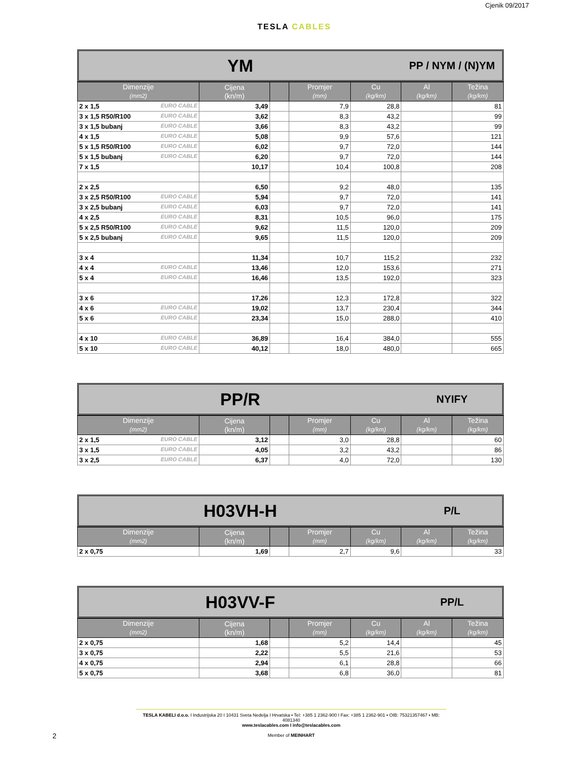Cjenik 09/2017
TESLA CABLES
YM
PP / NYM / (N)YM
| Dimenzije (mm2) | Cijena (kn/m) | | Promjer (mm) | Cu (kg/km) | Al (kg/km) | Težina (kg/km) |
| --- | --- | --- | --- | --- | --- | --- |
| 2 x 1,5 EURO CABLE | 3,49 | | 7,9 | 28,8 | | 81 |
| 3 x 1,5 R50/R100 EURO CABLE | 3,62 | | 8,3 | 43,2 | | 99 |
| 3 x 1,5 bubanj EURO CABLE | 3,66 | | 8,3 | 43,2 | | 99 |
| 4 x 1,5 EURO CABLE | 5,08 | | 9,9 | 57,6 | | 121 |
| 5 x 1,5 R50/R100 EURO CABLE | 6,02 | | 9,7 | 72,0 | | 144 |
| 5 x 1,5 bubanj EURO CABLE | 6,20 | | 9,7 | 72,0 | | 144 |
| 7 x 1,5 | 10,17 | | 10,4 | 100,8 | | 208 |
| 2 x 2,5 | 6,50 | | 9,2 | 48,0 | | 135 |
| 3 x 2,5 R50/R100 EURO CABLE | 5,94 | | 9,7 | 72,0 | | 141 |
| 3 x 2,5 bubanj EURO CABLE | 6,03 | | 9,7 | 72,0 | | 141 |
| 4 x 2,5 EURO CABLE | 8,31 | | 10,5 | 96,0 | | 175 |
| 5 x 2,5 R50/R100 EURO CABLE | 9,62 | | 11,5 | 120,0 | | 209 |
| 5 x 2,5 bubanj EURO CABLE | 9,65 | | 11,5 | 120,0 | | 209 |
| 3 x 4 | 11,34 | | 10,7 | 115,2 | | 232 |
| 4 x 4 EURO CABLE | 13,46 | | 12,0 | 153,6 | | 271 |
| 5 x 4 EURO CABLE | 16,46 | | 13,5 | 192,0 | | 323 |
| 3 x 6 | 17,26 | | 12,3 | 172,8 | | 322 |
| 4 x 6 EURO CABLE | 19,02 | | 13,7 | 230,4 | | 344 |
| 5 x 6 EURO CABLE | 23,34 | | 15,0 | 288,0 | | 410 |
| 4 x 10 EURO CABLE | 36,89 | | 16,4 | 384,0 | | 555 |
| 5 x 10 EURO CABLE | 40,12 | | 18,0 | 480,0 | | 665 |
PP/R
NYIFY
| Dimenzije (mm2) | Cijena (kn/m) | | Promjer (mm) | Cu (kg/km) | Al (kg/km) | Težina (kg/km) |
| --- | --- | --- | --- | --- | --- | --- |
| 2 x 1,5 EURO CABLE | 3,12 | | 3,0 | 28,8 | | 60 |
| 3 x 1,5 EURO CABLE | 4,05 | | 3,2 | 43,2 | | 86 |
| 3 x 2,5 EURO CABLE | 6,37 | | 4,0 | 72,0 | | 130 |
H03VH-H
P/L
| Dimenzije (mm2) | Cijena (kn/m) | | Promjer (mm) | Cu (kg/km) | Al (kg/km) | Težina (kg/km) |
| --- | --- | --- | --- | --- | --- | --- |
| 2 x 0,75 | 1,69 | | 2,7 | 9,6 | | 33 |
H03VV-F
PP/L
| Dimenzije (mm2) | Cijena (kn/m) | | Promjer (mm) | Cu (kg/km) | Al (kg/km) | Težina (kg/km) |
| --- | --- | --- | --- | --- | --- | --- |
| 2 x 0,75 | 1,68 | | 5,2 | 14,4 | | 45 |
| 3 x 0,75 | 2,22 | | 5,5 | 21,6 | | 53 |
| 4 x 0,75 | 2,94 | | 6,1 | 28,8 | | 66 |
| 5 x 0,75 | 3,68 | | 6,8 | 36,0 | | 81 |
TESLA KABELI d.o.o. I Industrijska 20 I 10431 Sveta Nedelja I Hrvatska • Tel: +385 1 2362-900 I Fax: +385 1 2362-901 • OIB: 75321357467 • MB: 4081340
www.teslacables.com I info@teslacables.com
Member of MEINHART
2